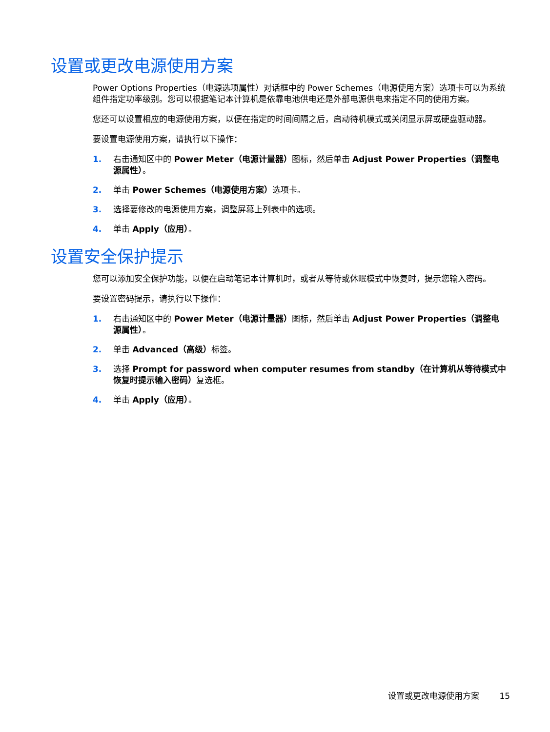设置或更改电源使用方案
Power Options Properties（电源选项属性）对话框中的 Power Schemes（电源使用方案）选项卡可以为系统组件指定功率级别。您可以根据笔记本计算机是依靠电池供电还是外部电源供电来指定不同的使用方案。
您还可以设置相应的电源使用方案，以便在指定的时间间隔之后，启动待机模式或关闭显示屏或硬盘驱动器。
要设置电源使用方案，请执行以下操作：
1. 右击通知区中的 Power Meter（电源计量器）图标，然后单击 Adjust Power Properties（调整电源属性）。
2. 单击 Power Schemes（电源使用方案）选项卡。
3. 选择要修改的电源使用方案，调整屏幕上列表中的选项。
4. 单击 Apply（应用）。
设置安全保护提示
您可以添加安全保护功能，以便在启动笔记本计算机时，或者从等待或休眠模式中恢复时，提示您输入密码。
要设置密码提示，请执行以下操作：
1. 右击通知区中的 Power Meter（电源计量器）图标，然后单击 Adjust Power Properties（调整电源属性）。
2. 单击 Advanced（高级）标签。
3. 选择 Prompt for password when computer resumes from standby（在计算机从等待模式中恢复时提示输入密码）复选框。
4. 单击 Apply（应用）。
设置或更改电源使用方案 15